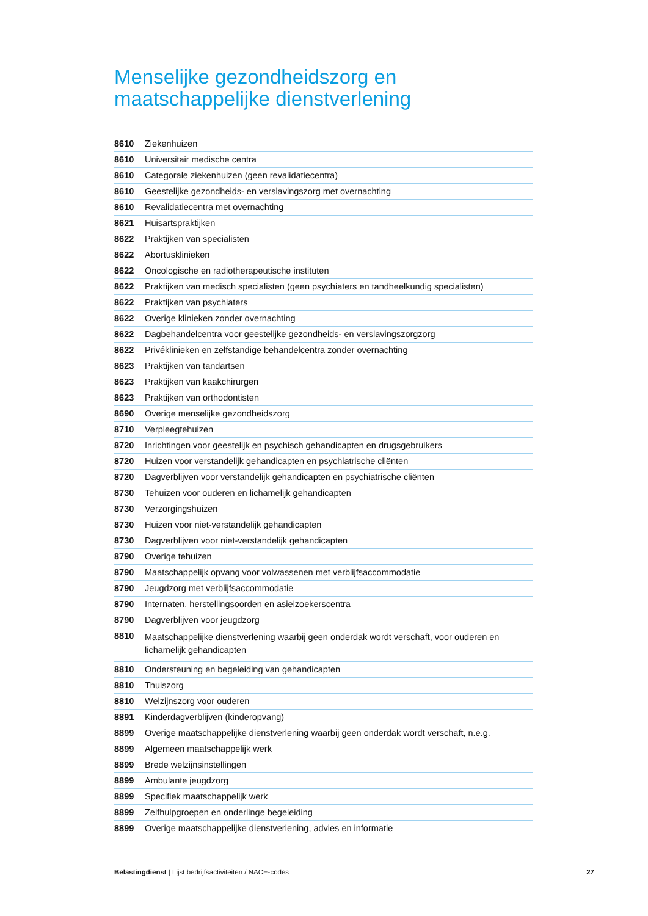Menselijke gezondheidszorg en
maatschappelijke dienstverlening
| 8610 | Ziekenhuizen |
| 8610 | Universitair medische centra |
| 8610 | Categorale ziekenhuizen (geen revalidatiecentra) |
| 8610 | Geestelijke gezondheids- en verslavingszorg met overnachting |
| 8610 | Revalidatiecentra met overnachting |
| 8621 | Huisartspraktijken |
| 8622 | Praktijken van specialisten |
| 8622 | Abortusklinieken |
| 8622 | Oncologische en radiotherapeutische instituten |
| 8622 | Praktijken van medisch specialisten (geen psychiaters en tandheelkundig specialisten) |
| 8622 | Praktijken van psychiaters |
| 8622 | Overige klinieken zonder overnachting |
| 8622 | Dagbehandelcentra voor geestelijke gezondheids- en verslavingszorgzorg |
| 8622 | Privéklinieken en zelfstandige behandelcentra zonder overnachting |
| 8623 | Praktijken van tandartsen |
| 8623 | Praktijken van kaakchirurgen |
| 8623 | Praktijken van orthodontisten |
| 8690 | Overige menselijke gezondheidszorg |
| 8710 | Verpleegtehuizen |
| 8720 | Inrichtingen voor geestelijk en psychisch gehandicapten en drugsgebruikers |
| 8720 | Huizen voor verstandelijk gehandicapten en psychiatrische cliënten |
| 8720 | Dagverblijven voor verstandelijk gehandicapten en psychiatrische cliënten |
| 8730 | Tehuizen voor ouderen en lichamelijk gehandicapten |
| 8730 | Verzorgingshuizen |
| 8730 | Huizen voor niet-verstandelijk gehandicapten |
| 8730 | Dagverblijven voor niet-verstandelijk gehandicapten |
| 8790 | Overige tehuizen |
| 8790 | Maatschappelijk opvang voor volwassenen met verblijfsaccommodatie |
| 8790 | Jeugdzorg met verblijfsaccommodatie |
| 8790 | Internaten, herstellingsoorden en asielzoekerscentra |
| 8790 | Dagverblijven voor jeugdzorg |
| 8810 | Maatschappelijke dienstverlening waarbij geen onderdak wordt verschaft, voor ouderen en lichamelijk gehandicapten |
| 8810 | Ondersteuning en begeleiding van gehandicapten |
| 8810 | Thuiszorg |
| 8810 | Welzijnszorg voor ouderen |
| 8891 | Kinderdagverblijven (kinderopvang) |
| 8899 | Overige maatschappelijke dienstverlening waarbij geen onderdak wordt verschaft, n.e.g. |
| 8899 | Algemeen maatschappelijk werk |
| 8899 | Brede welzijnsinstellingen |
| 8899 | Ambulante jeugdzorg |
| 8899 | Specifiek maatschappelijk werk |
| 8899 | Zelfhulpgroepen en onderlinge begeleiding |
| 8899 | Overige maatschappelijke dienstverlening, advies en informatie |
Belastingdienst | Lijst bedrijfsactiviteiten / NACE-codes 27